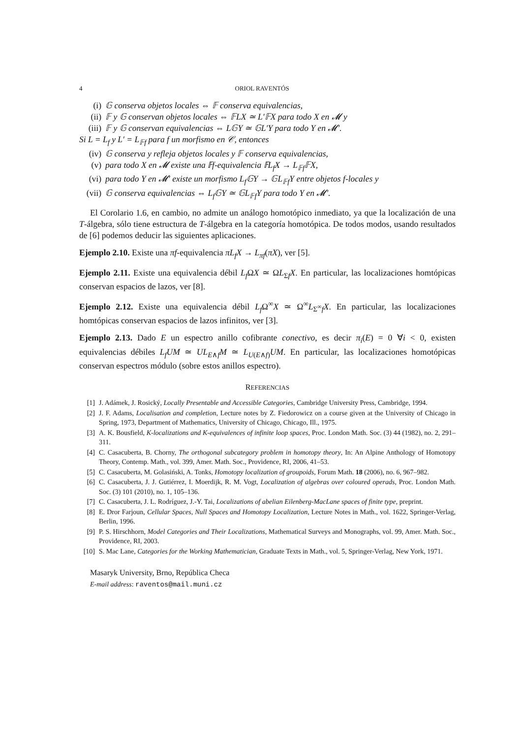4 ORIOL RAVENTÓS
(i) 𝔾 conserva objetos locales ⇔ 𝔽 conserva equivalencias,
(ii) 𝔽 y 𝔾 conservan objetos locales ⇔ 𝔽LX ≃ L′𝔽X para todo X en 𝓜 y
(iii) 𝔽 y 𝔾 conservan equivalencias ⇔ L𝔾Y ≃ 𝔾L′Y para todo Y en 𝓜′.
Si L = L<sub>f</sub> y L′ = L<sub>𝔽f</sub> para f un morfismo en 𝒞, entonces
(iv) 𝔾 conserva y refleja objetos locales y 𝔽 conserva equivalencias,
(v) para todo X en 𝓜 existe una 𝔽f-equivalencia 𝔽L<sub>f</sub>X → L<sub>𝔽f</sub>𝔽X,
(vi) para todo Y en 𝓜′ existe un morfismo L<sub>f</sub>𝔾Y → 𝔾L<sub>𝔽f</sub>Y entre objetos f-locales y
(vii) 𝔾 conserva equivalencias ⇔ L<sub>f</sub>𝔾Y ≃ 𝔾L<sub>𝔽f</sub>Y para todo Y en 𝓜′.
El Corolario 1.6, en cambio, no admite un análogo homotópico inmediato, ya que la localización de una T-álgebra, sólo tiene estructura de T-álgebra en la categoría homotópica. De todos modos, usando resultados de [6] podemos deducir las siguientes aplicaciones.
Ejemplo 2.10. Existe una πf-equivalencia πL<sub>f</sub>X → L<sub>πf</sub>(πX), ver [5].
Ejemplo 2.11. Existe una equivalencia débil L<sub>f</sub> ΩX ≃ ΩL<sub>Σf</sub>X. En particular, las localizaciones homtópicas conservan espacios de lazos, ver [8].
Ejemplo 2.12. Existe una equivalencia débil L<sub>f</sub> Ω<sup>∞</sup>X ≃ Ω<sup>∞</sup>L<sub>Σ<sup>∞</sup>f</sub>X. En particular, las localizaciones homtópicas conservan espacios de lazos infinitos, ver [3].
Ejemplo 2.13. Dado E un espectro anillo cofibrante conectivo, es decir π<sub>i</sub>(E) = 0 ∀i < 0, existen equivalencias débiles L<sub>f</sub>UM ≃ UL<sub>E∧f</sub>M ≃ L<sub>U(E∧f)</sub>UM. En particular, las localizaciones homotópicas conservan espectros módulo (sobre estos anillos espectro).
REFERENCIAS
[1] J. Adámek, J. Rosický, Locally Presentable and Accessible Categories, Cambridge University Press, Cambridge, 1994.
[2] J. F. Adams, Localisation and completion, Lecture notes by Z. Fiedorowicz on a course given at the University of Chicago in Spring, 1973, Department of Mathematics, University of Chicago, Chicago, Ill., 1975.
[3] A. K. Bousfield, K-localizations and K-equivalences of infinite loop spaces, Proc. London Math. Soc. (3) 44 (1982), no. 2, 291–311.
[4] C. Casacuberta, B. Chorny, The orthogonal subcategory problem in homotopy theory, In: An Alpine Anthology of Homotopy Theory, Contemp. Math., vol. 399, Amer. Math. Soc., Providence, RI, 2006, 41–53.
[5] C. Casacuberta, M. Golasiński, A. Tonks, Homotopy localization of groupoids, Forum Math. 18 (2006), no. 6, 967–982.
[6] C. Casacuberta, J. J. Gutiérrez, I. Moerdijk, R. M. Vogt, Localization of algebras over coloured operads, Proc. London Math. Soc. (3) 101 (2010), no. 1, 105–136.
[7] C. Casacuberta, J. L. Rodríguez, J.-Y. Tai, Localizations of abelian Eilenberg-MacLane spaces of finite type, preprint.
[8] E. Dror Farjoun, Cellular Spaces, Null Spaces and Homotopy Localization, Lecture Notes in Math., vol. 1622, Springer-Verlag, Berlin, 1996.
[9] P. S. Hirschhorn, Model Categories and Their Localizations, Mathematical Surveys and Monographs, vol. 99, Amer. Math. Soc., Providence, RI, 2003.
[10] S. Mac Lane, Categories for the Working Mathematician, Graduate Texts in Math., vol. 5, Springer-Verlag, New York, 1971.
Masaryk University, Brno, República Checa
E-mail address: raventos@mail.muni.cz